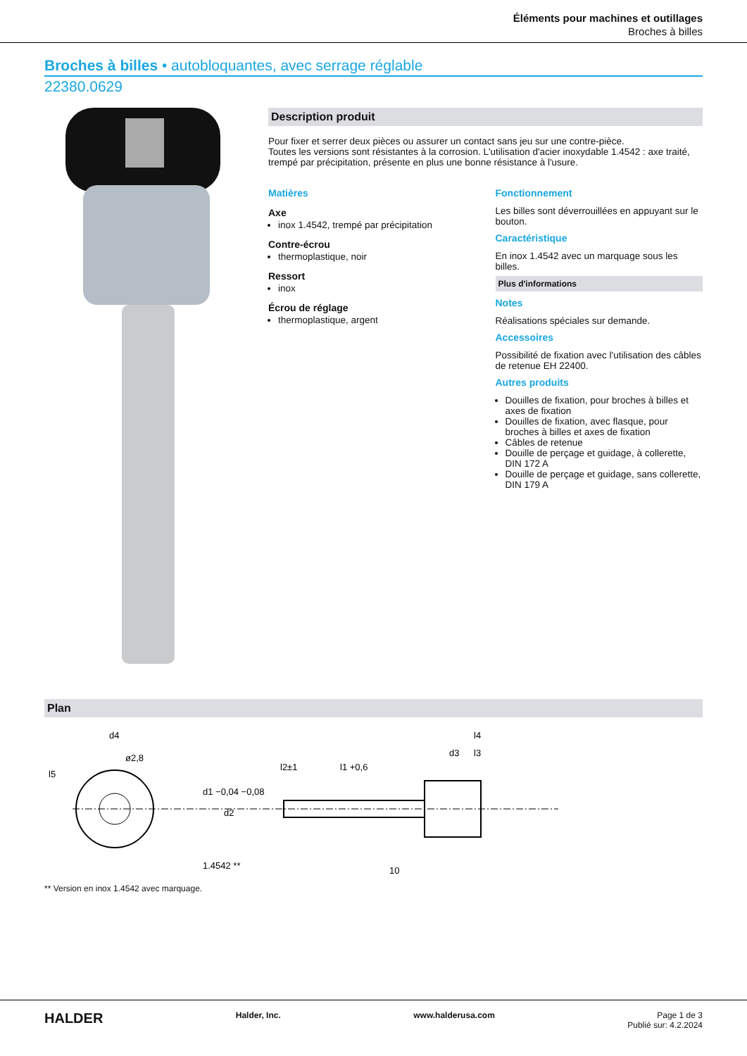Éléments pour machines et outillages
Broches à billes
Broches à billes • autobloquantes, avec serrage réglable
22380.0629
Description produit
Pour fixer et serrer deux pièces ou assurer un contact sans jeu sur une contre-pièce.
Toutes les versions sont résistantes à la corrosion. L'utilisation d'acier inoxydable 1.4542 : axe traité, trempé par précipitation, présente en plus une bonne résistance à l'usure.
Matières
Axe
inox 1.4542, trempé par précipitation
Contre-écrou
thermoplastique, noir
Ressort
inox
Écrou de réglage
thermoplastique, argent
Fonctionnement
Les billes sont déverrouillées en appuyant sur le bouton.
Caractéristique
En inox 1.4542 avec un marquage sous les billes.
Plus d'informations
Notes
Réalisations spéciales sur demande.
Accessoires
Possibilité de fixation avec l'utilisation des câbles de retenue EH 22400.
Autres produits
Douilles de fixation, pour broches à billes et axes de fixation
Douilles de fixation, avec flasque, pour broches à billes et axes de fixation
Câbles de retenue
Douille de perçage et guidage, à collerette, DIN 172 A
Douille de perçage et guidage, sans collerette, DIN 179 A
Plan
d4
ø2,8
l5
d1 −0,04 −0,08
l2±1
l1 +0,6
d3
l4
l3
d2
1.4542 **
10
** Version en inox 1.4542 avec marquage.
HALDER Halder, Inc. www.halderusa.com Page 1 de 3
Publié sur: 4.2.2024